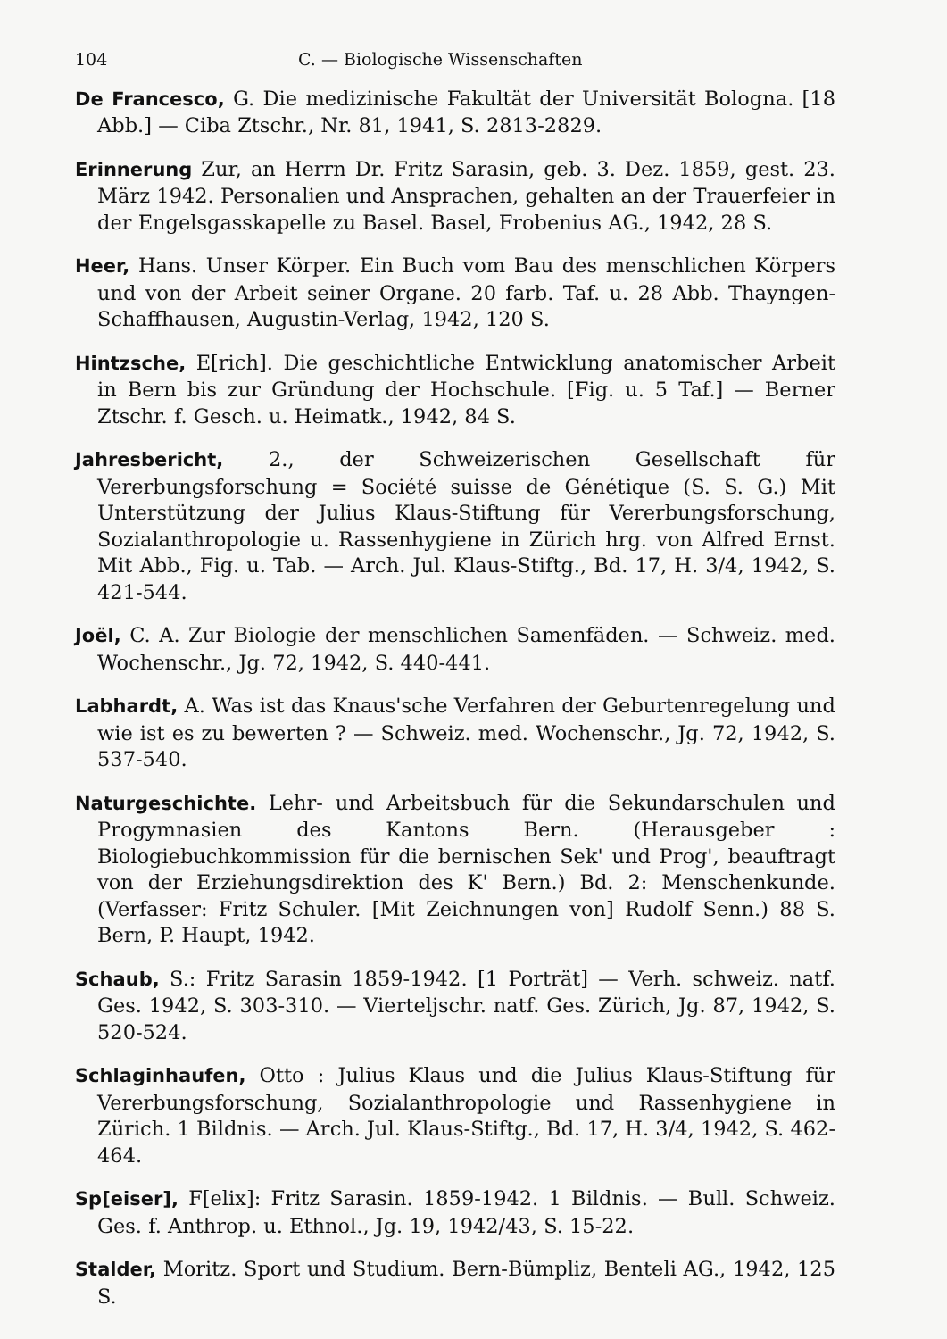104 C. — Biologische Wissenschaften
De Francesco, G. Die medizinische Fakultät der Universität Bologna. [18 Abb.] — Ciba Ztschr., Nr. 81, 1941, S. 2813-2829.
Erinnerung Zur, an Herrn Dr. Fritz Sarasin, geb. 3. Dez. 1859, gest. 23. März 1942. Personalien und Ansprachen, gehalten an der Trauerfeier in der Engelsgasskapelle zu Basel. Basel, Frobenius AG., 1942, 28 S.
Heer, Hans. Unser Körper. Ein Buch vom Bau des menschlichen Körpers und von der Arbeit seiner Organe. 20 farb. Taf. u. 28 Abb. Thayngen-Schaffhausen, Augustin-Verlag, 1942, 120 S.
Hintzsche, E[rich]. Die geschichtliche Entwicklung anatomischer Arbeit in Bern bis zur Gründung der Hochschule. [Fig. u. 5 Taf.] — Berner Ztschr. f. Gesch. u. Heimatk., 1942, 84 S.
Jahresbericht, 2., der Schweizerischen Gesellschaft für Vererbungsforschung = Société suisse de Génétique (S. S. G.) Mit Unterstützung der Julius Klaus-Stiftung für Vererbungsforschung, Sozialanthropologie u. Rassenhygiene in Zürich hrg. von Alfred Ernst. Mit Abb., Fig. u. Tab. — Arch. Jul. Klaus-Stiftg., Bd. 17, H. 3/4, 1942, S. 421-544.
Joël, C. A. Zur Biologie der menschlichen Samenfäden. — Schweiz. med. Wochenschr., Jg. 72, 1942, S. 440-441.
Labhardt, A. Was ist das Knaus'sche Verfahren der Geburtenregelung und wie ist es zu bewerten ? — Schweiz. med. Wochenschr., Jg. 72, 1942, S. 537-540.
Naturgeschichte. Lehr- und Arbeitsbuch für die Sekundarschulen und Progymnasien des Kantons Bern. (Herausgeber : Biologiebuchkommission für die bernischen Sek' und Prog', beauftragt von der Erziehungsdirektion des K' Bern.) Bd. 2: Menschenkunde. (Verfasser: Fritz Schuler. [Mit Zeichnungen von] Rudolf Senn.) 88 S. Bern, P. Haupt, 1942.
Schaub, S.: Fritz Sarasin 1859-1942. [1 Porträt] — Verh. schweiz. natf. Ges. 1942, S. 303-310. — Vierteljschr. natf. Ges. Zürich, Jg. 87, 1942, S. 520-524.
Schlaginhaufen, Otto : Julius Klaus und die Julius Klaus-Stiftung für Vererbungsforschung, Sozialanthropologie und Rassenhygiene in Zürich. 1 Bildnis. — Arch. Jul. Klaus-Stiftg., Bd. 17, H. 3/4, 1942, S. 462-464.
Sp[eiser], F[elix]: Fritz Sarasin. 1859-1942. 1 Bildnis. — Bull. Schweiz. Ges. f. Anthrop. u. Ethnol., Jg. 19, 1942/43, S. 15-22.
Stalder, Moritz. Sport und Studium. Bern-Bümpliz, Benteli AG., 1942, 125 S.